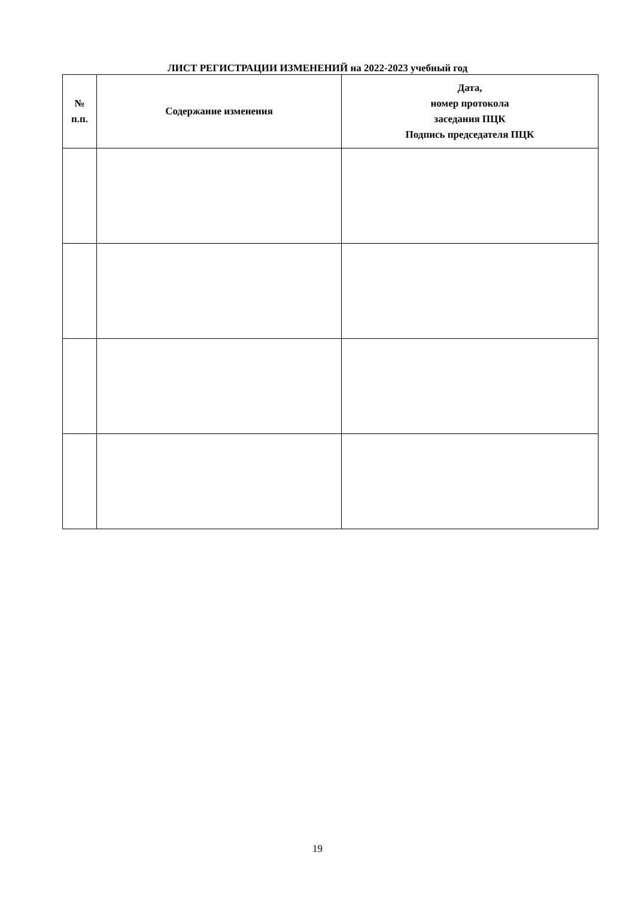ЛИСТ РЕГИСТРАЦИИ ИЗМЕНЕНИЙ на 2022-2023 учебный год
| № п.п. | Содержание изменения | Дата, номер протокола заседания ПЦК Подпись председателя ПЦК |
| --- | --- | --- |
19